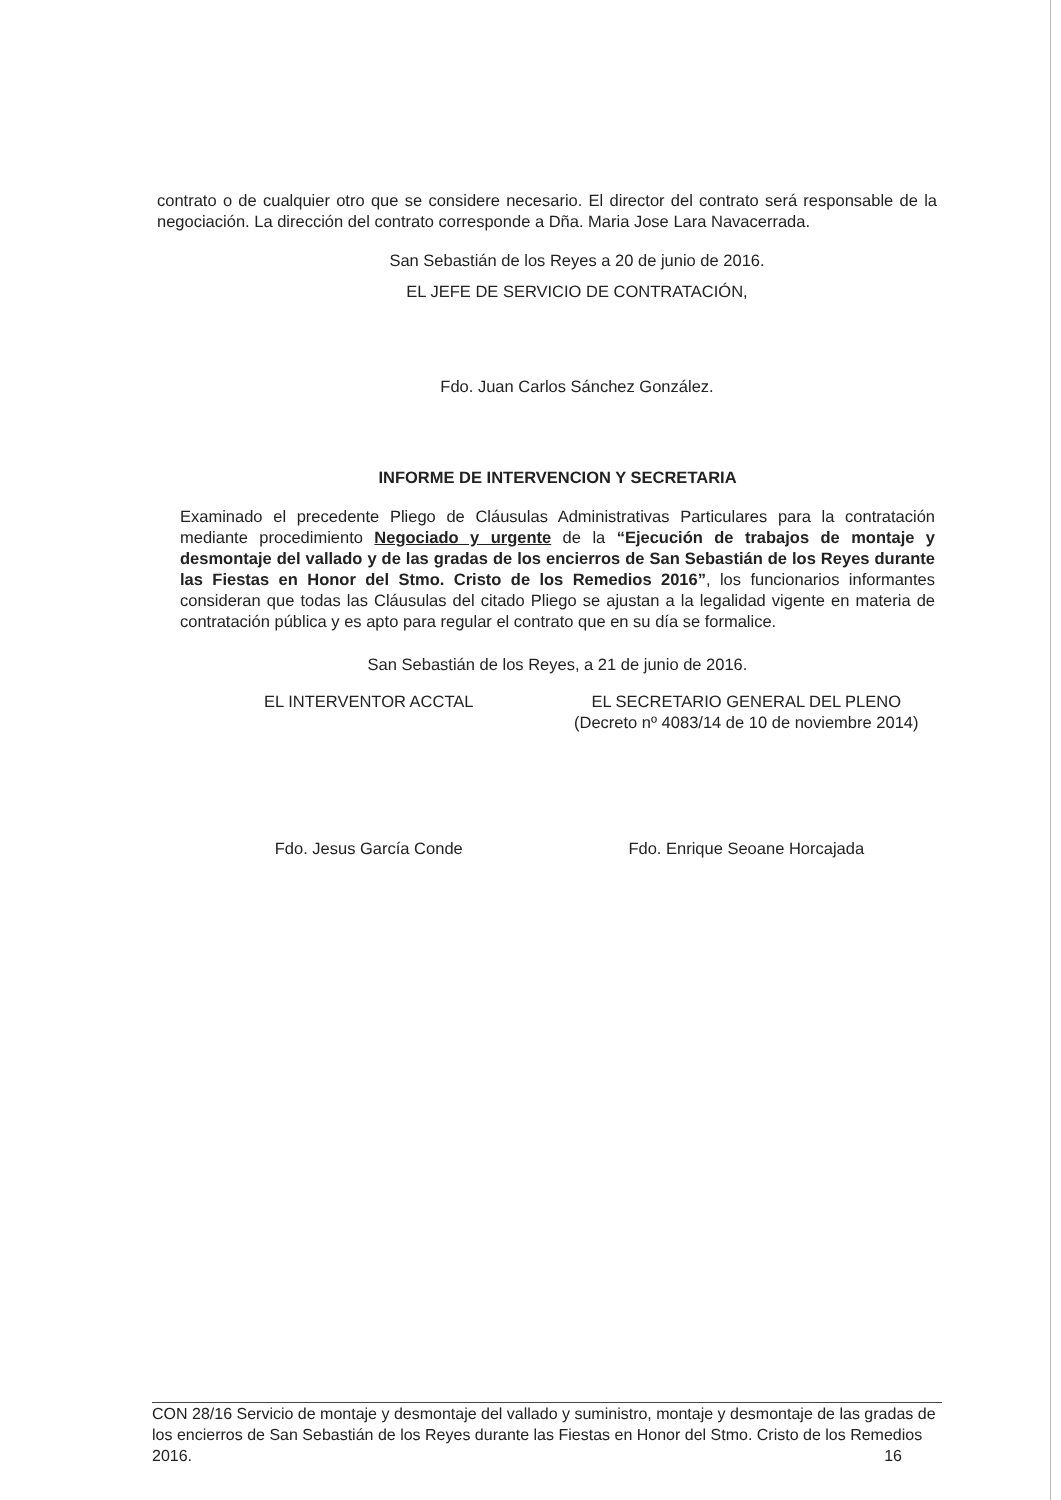contrato o de cualquier otro que se considere necesario. El director del contrato será responsable de la negociación. La dirección del contrato corresponde a Dña. Maria Jose Lara Navacerrada.
San Sebastián de los Reyes a 20 de junio de 2016.
EL JEFE DE SERVICIO DE CONTRATACIÓN,
Fdo. Juan Carlos Sánchez González.
INFORME DE INTERVENCION Y SECRETARIA
Examinado el precedente Pliego de Cláusulas Administrativas Particulares para la contratación mediante procedimiento Negociado y urgente de la “Ejecución de trabajos de montaje y desmontaje del vallado y de las gradas de los encierros de San Sebastián de los Reyes durante las Fiestas en Honor del Stmo. Cristo de los Remedios 2016”, los funcionarios informantes consideran que todas las Cláusulas del citado Pliego se ajustan a la legalidad vigente en materia de contratación pública y es apto para regular el contrato que en su día se formalice.
San Sebastián de los Reyes, a 21 de junio de 2016.
EL INTERVENTOR ACCTAL
Fdo. Jesus García Conde
EL SECRETARIO GENERAL DEL PLENO
(Decreto nº 4083/14 de 10 de noviembre 2014)
Fdo. Enrique Seoane Horcajada
CON 28/16 Servicio de montaje y desmontaje del vallado y suministro, montaje y desmontaje de las gradas de los encierros de San Sebastián de los Reyes durante las Fiestas en Honor del Stmo. Cristo de los Remedios 2016. 16